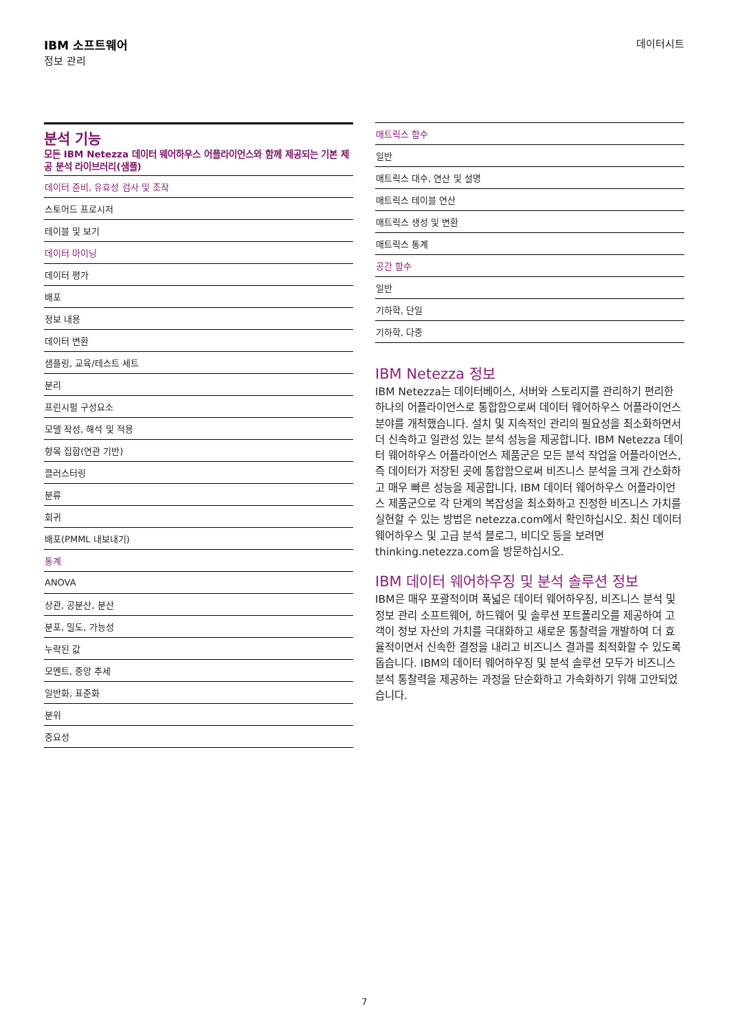IBM 소프트웨어
정보 관리
데이터시트
분석 기능
모든 IBM Netezza 데이터 웨어하우스 어플라이언스와 함께 제공되는 기본 제공 분석 라이브러리(샘플)
| 데이터 준비, 유효성 검사 및 조작 |
| 스토어드 프로시저 |
| 테이블 및 보기 |
| 데이터 마이닝 |
| 데이터 평가 |
| 배포 |
| 정보 내용 |
| 데이터 변환 |
| 샘플링, 교육/테스트 세트 |
| 분리 |
| 프린시펄 구성요소 |
| 모델 작성, 해석 및 적용 |
| 항목 집합(연관 기반) |
| 클러스터링 |
| 분류 |
| 회귀 |
| 배포(PMML 내보내기) |
| 통계 |
| ANOVA |
| 상관, 공분산, 분산 |
| 분포, 밀도, 가능성 |
| 누락된 값 |
| 모멘트, 중앙 추세 |
| 일반화, 표준화 |
| 분위 |
| 중요성 |
| 매트릭스 함수 |
| 일반 |
| 매트릭스 대수, 연산 및 설명 |
| 매트릭스 테이블 연산 |
| 매트릭스 생성 및 변환 |
| 매트릭스 통계 |
| 공간 함수 |
| 일반 |
| 기하학, 단일 |
| 기하학, 다중 |
IBM Netezza 정보
IBM Netezza는 데이터베이스, 서버와 스토리지를 관리하기 편리한 하나의 어플라이언스로 통합함으로써 데이터 웨어하우스 어플라이언스 분야를 개척했습니다. 설치 및 지속적인 관리의 필요성을 최소화하면서 더 신속하고 일관성 있는 분석 성능을 제공합니다. IBM Netezza 데이터 웨어하우스 어플라이언스 제품군은 모든 분석 작업을 어플라이언스, 즉 데이터가 저장된 곳에 통합함으로써 비즈니스 분석을 크게 간소화하고 매우 빠른 성능을 제공합니다. IBM 데이터 웨어하우스 어플라이언스 제품군으로 각 단계의 복잡성을 최소화하고 진정한 비즈니스 가치를 실현할 수 있는 방법은 netezza.com에서 확인하십시오. 최신 데이터 웨어하우스 및 고급 분석 블로그, 비디오 등을 보려면 thinking.netezza.com을 방문하십시오.
IBM 데이터 웨어하우징 및 분석 솔루션 정보
IBM은 매우 포괄적이며 폭넓은 데이터 웨어하우징, 비즈니스 분석 및 정보 관리 소프트웨어, 하드웨어 및 솔루션 포트폴리오를 제공하여 고객이 정보 자산의 가치를 극대화하고 새로운 통찰력을 개발하여 더 효율적이면서 신속한 결정을 내리고 비즈니스 결과를 최적화할 수 있도록 돕습니다. IBM의 데이터 웨어하우징 및 분석 솔루션 모두가 비즈니스 분석 통찰력을 제공하는 과정을 단순화하고 가속화하기 위해 고안되었습니다.
7